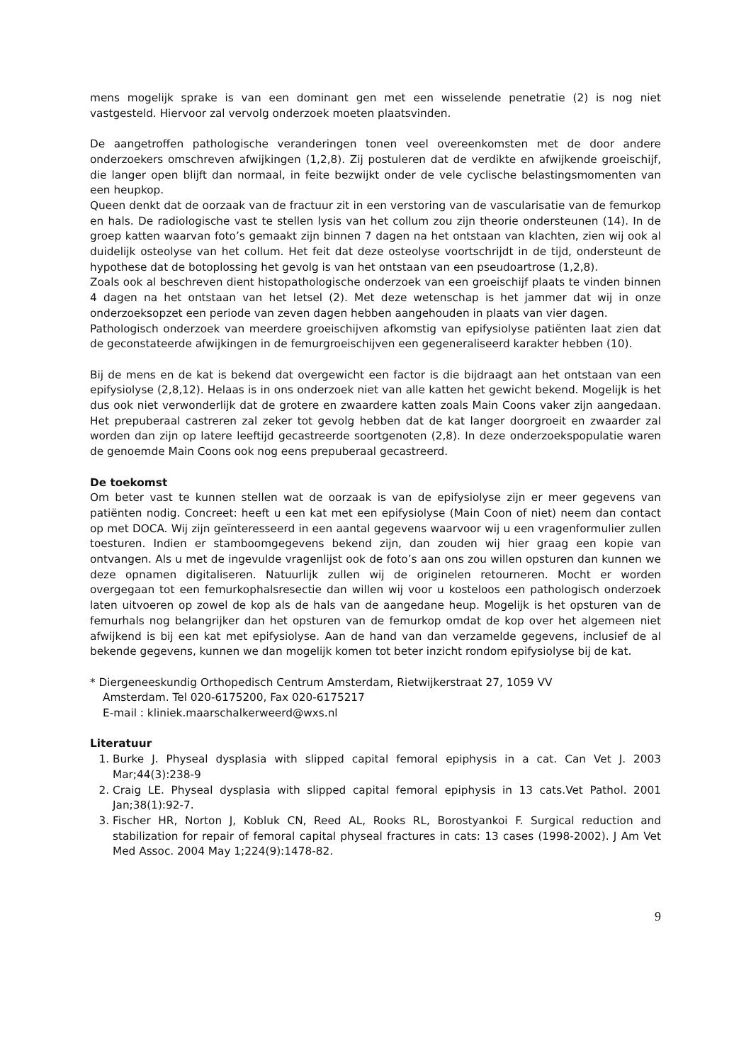mens mogelijk sprake is van een dominant gen met een wisselende penetratie (2) is nog niet vastgesteld. Hiervoor zal vervolg onderzoek moeten plaatsvinden.
De aangetroffen pathologische veranderingen tonen veel overeenkomsten met de door andere onderzoekers omschreven afwijkingen (1,2,8). Zij postuleren dat de verdikte en afwijkende groeischijf, die langer open blijft dan normaal, in feite bezwijkt onder de vele cyclische belastingsmomenten van een heupkop.
Queen denkt dat de oorzaak van de fractuur zit in een verstoring van de vascularisatie van de femurkop en hals. De radiologische vast te stellen lysis van het collum zou zijn theorie ondersteunen (14). In de groep katten waarvan foto’s gemaakt zijn binnen 7 dagen na het ontstaan van klachten, zien wij ook al duidelijk osteolyse van het collum. Het feit dat deze osteolyse voortschrijdt in de tijd, ondersteunt de hypothese dat de botoplossing het gevolg is van het ontstaan van een pseudoartrose (1,2,8).
Zoals ook al beschreven dient histopathologische onderzoek van een groeischijf plaats te vinden binnen 4 dagen na het ontstaan van het letsel (2). Met deze wetenschap is het jammer dat wij in onze onderzoeksopzet een periode van zeven dagen hebben aangehouden in plaats van vier dagen.
Pathologisch onderzoek van meerdere groeischijven afkomstig van epifysiolyse patiënten laat zien dat de geconstateerde afwijkingen in de femurgroeischijven een gegeneraliseerd karakter hebben (10).
Bij de mens en de kat is bekend dat overgewicht een factor is die bijdraagt aan het ontstaan van een epifysiolyse (2,8,12). Helaas is in ons onderzoek niet van alle katten het gewicht bekend. Mogelijk is het dus ook niet verwonderlijk dat de grotere en zwaardere katten zoals Main Coons vaker zijn aangedaan. Het prepuberaal castreren zal zeker tot gevolg hebben dat de kat langer doorgroeit en zwaarder zal worden dan zijn op latere leeftijd gecastreerde soortgenoten (2,8). In deze onderzoekspopulatie waren de genoemde Main Coons ook nog eens prepuberaal gecastreerd.
De toekomst
Om beter vast te kunnen stellen wat de oorzaak is van de epifysiolyse zijn er meer gegevens van patiënten nodig. Concreet: heeft u een kat met een epifysiolyse (Main Coon of niet) neem dan contact op met DOCA. Wij zijn geïnteresseerd in een aantal gegevens waarvoor wij u een vragenformulier zullen toesturen. Indien er stamboomgegevens bekend zijn, dan zouden wij hier graag een kopie van ontvangen. Als u met de ingevulde vragenlijst ook de foto’s aan ons zou willen opsturen dan kunnen we deze opnamen digitaliseren. Natuurlijk zullen wij de originelen retourneren. Mocht er worden overgegaan tot een femurkophalsresectie dan willen wij voor u kosteloos een pathologisch onderzoek laten uitvoeren op zowel de kop als de hals van de aangedane heup. Mogelijk is het opsturen van de femurhals nog belangrijker dan het opsturen van de femurkop omdat de kop over het algemeen niet afwijkend is bij een kat met epifysiolyse. Aan de hand van dan verzamelde gegevens, inclusief de al bekende gegevens, kunnen we dan mogelijk komen tot beter inzicht rondom epifysiolyse bij de kat.
* Diergeneeskundig Orthopedisch Centrum Amsterdam, Rietwijkerstraat 27, 1059 VV
Amsterdam. Tel 020-6175200, Fax 020-6175217
E-mail : kliniek.maarschalkerweerd@wxs.nl
Literatuur
1. Burke J. Physeal dysplasia with slipped capital femoral epiphysis in a cat. Can Vet J. 2003 Mar;44(3):238-9
2. Craig LE. Physeal dysplasia with slipped capital femoral epiphysis in 13 cats.Vet Pathol. 2001 Jan;38(1):92-7.
3. Fischer HR, Norton J, Kobluk CN, Reed AL, Rooks RL, Borostyankoi F. Surgical reduction and stabilization for repair of femoral capital physeal fractures in cats: 13 cases (1998-2002). J Am Vet Med Assoc. 2004 May 1;224(9):1478-82.
9